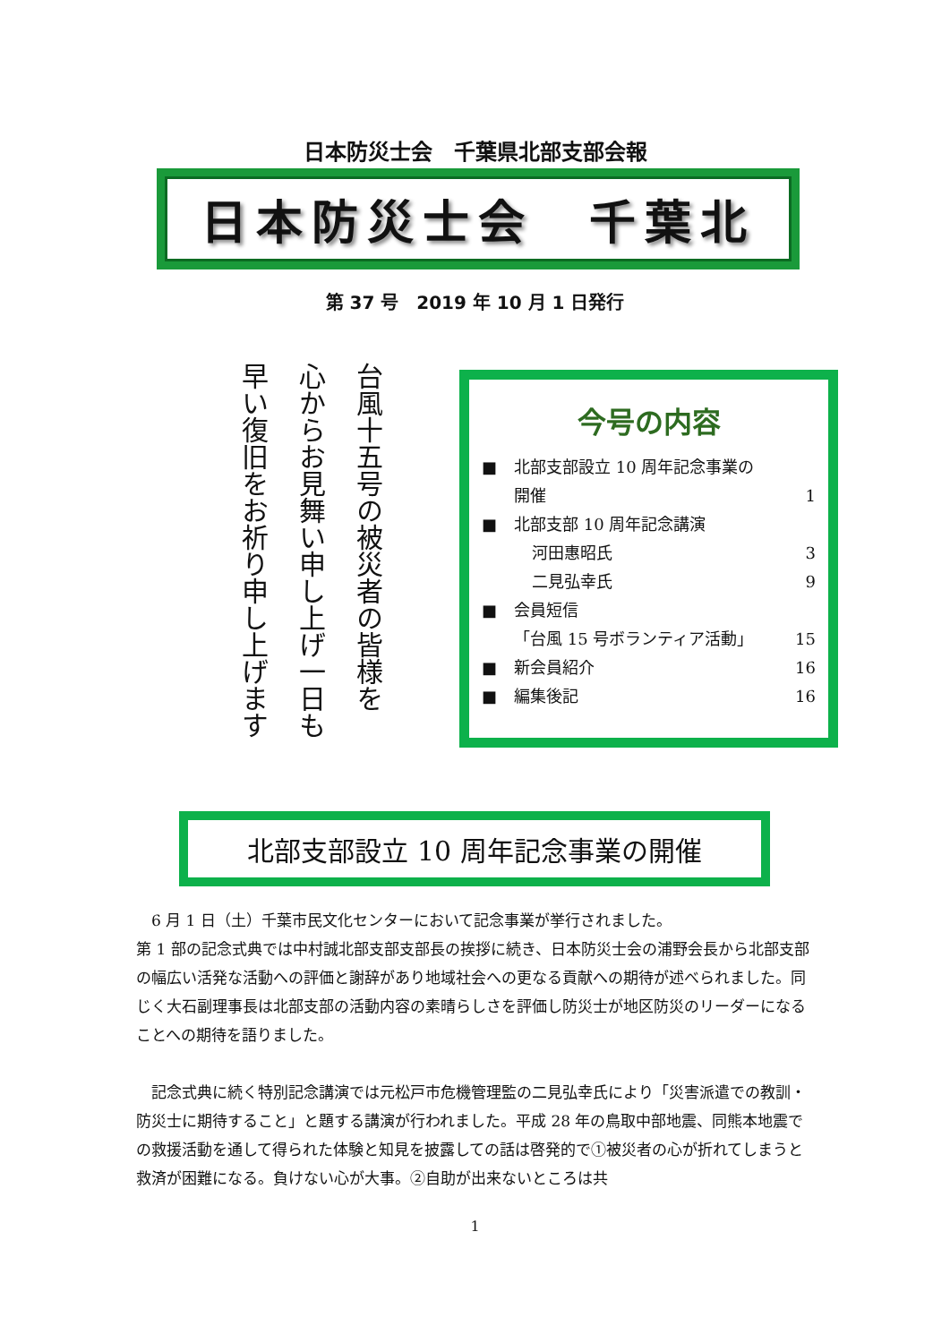日本防災士会　千葉県北部支部会報
日本防災士会　千葉北
第 37 号　2019 年 10 月 1 日発行
台風十五号の被災者の皆様を
心からお見舞い申し上げ一日も
早い復旧をお祈り申し上げます
今号の内容
■ 北部支部設立 10 周年記念事業の
開催 1
■ 北部支部 10 周年記念講演
河田惠昭氏 3
二見弘幸氏 9
■ 会員短信
「台風 15 号ボランティア活動」 15
■ 新会員紹介 16
■ 編集後記 16
北部支部設立 10 周年記念事業の開催
　6 月 1 日（土）千葉市民文化センターにおいて記念事業が挙行されました。
第 1 部の記念式典では中村誠北部支部支部長の挨拶に続き、日本防災士会の浦野会長から北部支部の幅広い活発な活動への評価と謝辞があり地域社会への更なる貢献への期待が述べられました。同じく大石副理事長は北部支部の活動内容の素晴らしさを評価し防災士が地区防災のリーダーになることへの期待を語りました。
　記念式典に続く特別記念講演では元松戸市危機管理監の二見弘幸氏により「災害派遣での教訓・防災士に期待すること」と題する講演が行われました。平成 28 年の鳥取中部地震、同熊本地震での救援活動を通して得られた体験と知見を披露しての話は啓発的で①被災者の心が折れてしまうと救済が困難になる。負けない心が大事。②自助が出来ないところは共
1